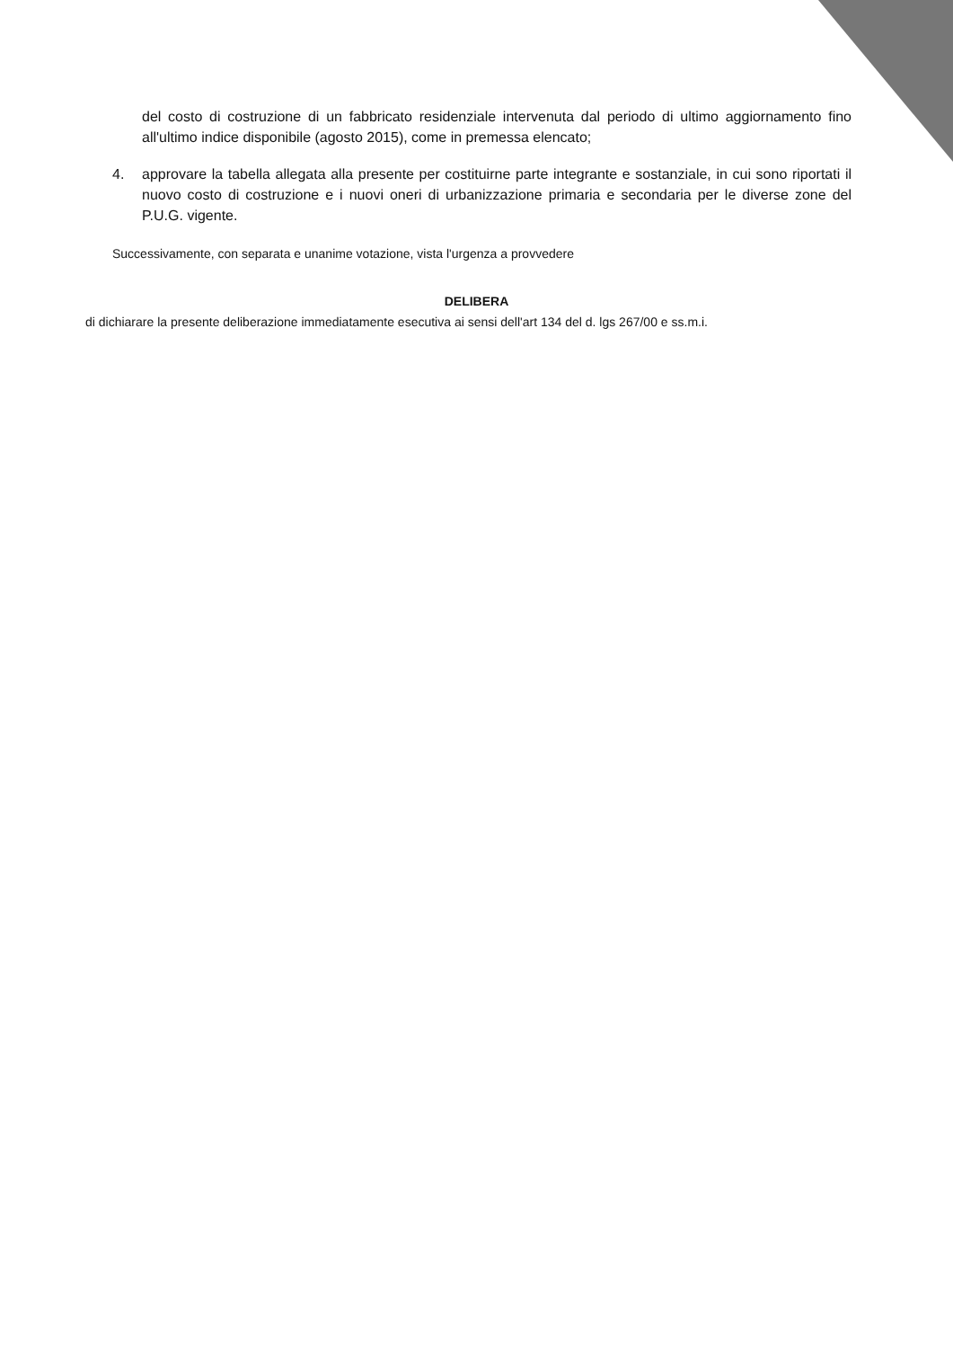del costo di costruzione di un fabbricato residenziale intervenuta dal periodo di ultimo aggiornamento fino all'ultimo indice disponibile (agosto 2015), come in premessa elencato;
4. approvare la tabella allegata alla presente per costituirne parte integrante e sostanziale, in cui sono riportati il nuovo costo di costruzione e i nuovi oneri di urbanizzazione primaria e secondaria per le diverse zone del P.U.G. vigente.
Successivamente, con separata e unanime votazione, vista l'urgenza a provvedere
DELIBERA
di dichiarare la presente deliberazione immediatamente esecutiva ai sensi dell'art 134 del d. lgs 267/00 e ss.m.i.